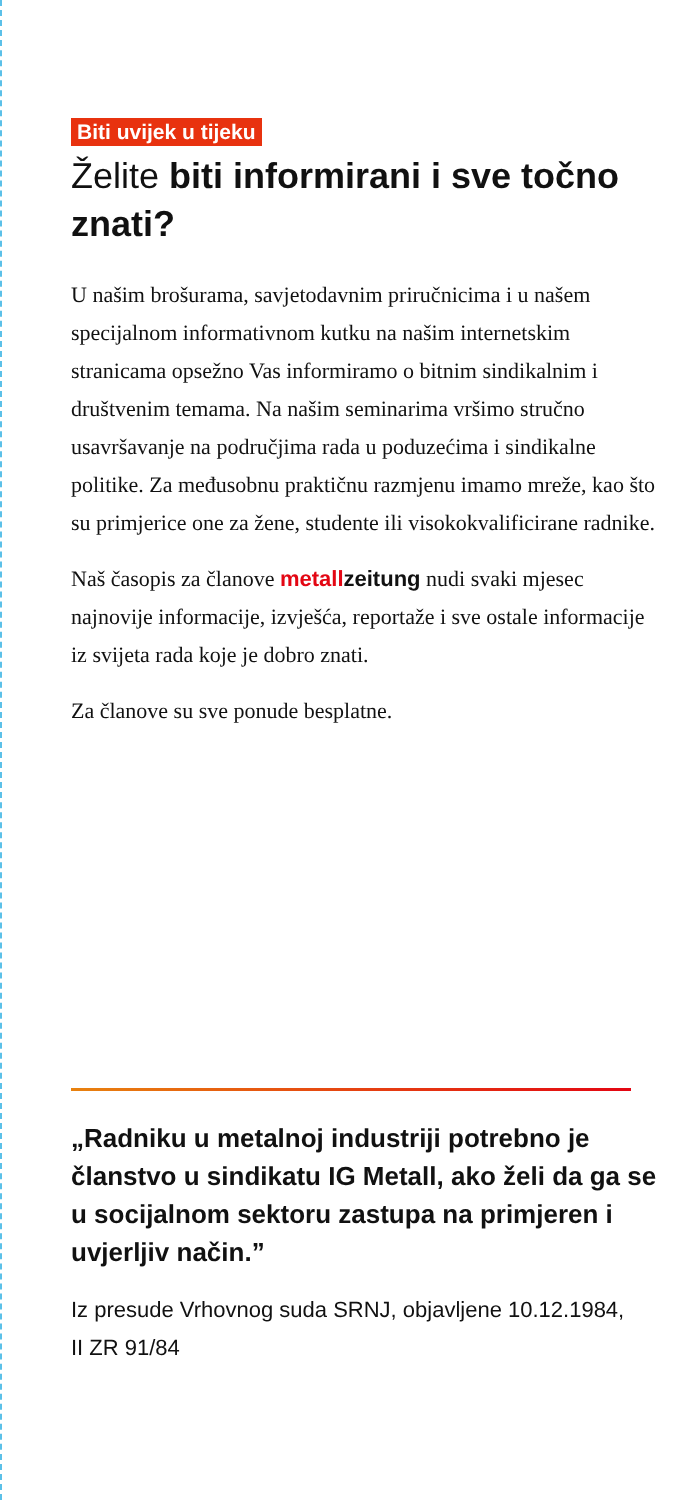Biti uvijek u tijeku
Želite biti informirani i sve točno znati?
U našim brošurama, savjetodavnim priručnicima i u našem specijalnom informativnom kutku na našim internetskim stranicama opsežno Vas informiramo o bitnim sindikalnim i društvenim temama. Na našim seminarima vršimo stručno usavršavanje na područjima rada u poduzećima i sindikalne politike. Za međusobnu praktičnu razmjenu imamo mreže, kao što su primjerice one za žene, studente ili visokokvalificirane radnike.
Naš časopis za članove metallzeitung nudi svaki mjesec najnovije informacije, izvješća, reportaže i sve ostale informacije iz svijeta rada koje je dobro znati.
Za članove su sve ponude besplatne.
„Radniku u metalnoj industriji potrebno je članstvo u sindikatu IG Metall, ako želi da ga se u socijalnom sektoru zastupa na primjeren i uvjerljiv način.”
Iz presude Vrhovnog suda SRNJ, objavljene 10.12.1984,
II ZR 91/84